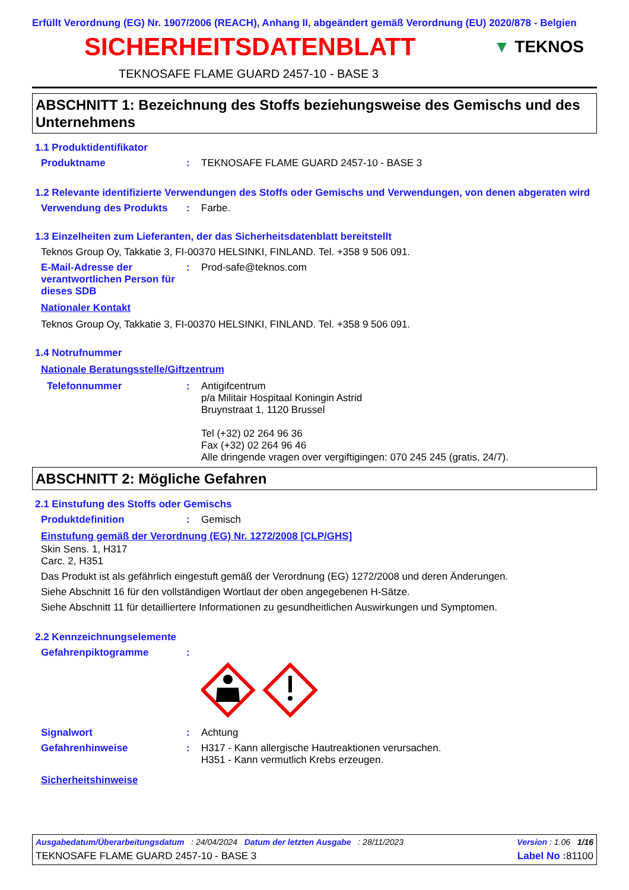Erfüllt Verordnung (EG) Nr. 1907/2006 (REACH), Anhang II, abgeändert gemäß Verordnung (EU) 2020/878 - Belgien
SICHERHEITSDATENBLATT
▼ TEKNOS
TEKNOSAFE FLAME GUARD 2457-10 - BASE 3
ABSCHNITT 1: Bezeichnung des Stoffs beziehungsweise des Gemischs und des Unternehmens
1.1 Produktidentifikator
Produktname: TEKNOSAFE FLAME GUARD 2457-10 - BASE 3
1.2 Relevante identifizierte Verwendungen des Stoffs oder Gemischs und Verwendungen, von denen abgeraten wird
Verwendung des Produkts: Farbe.
1.3 Einzelheiten zum Lieferanten, der das Sicherheitsdatenblatt bereitstellt
Teknos Group Oy, Takkatie 3, FI-00370 HELSINKI, FINLAND. Tel. +358 9 506 091.
E-Mail-Adresse der verantwortlichen Person für dieses SDB: Prod-safe@teknos.com
Nationaler Kontakt
Teknos Group Oy, Takkatie 3, FI-00370 HELSINKI, FINLAND. Tel. +358 9 506 091.
1.4 Notrufnummer
Nationale Beratungsstelle/Giftzentrum
Telefonnummer: Antigifcentrum
p/a Militair Hospitaal Koningin Astrid
Bruynstraat 1, 1120 Brussel
Tel (+32) 02 264 96 36
Fax (+32) 02 264 96 46
Alle dringende vragen over vergiftigingen: 070 245 245 (gratis, 24/7).
ABSCHNITT 2: Mögliche Gefahren
2.1 Einstufung des Stoffs oder Gemischs
Produktdefinition: Gemisch
Einstufung gemäß der Verordnung (EG) Nr. 1272/2008 [CLP/GHS]
Skin Sens. 1, H317
Carc. 2, H351
Das Produkt ist als gefährlich eingestuft gemäß der Verordnung (EG) 1272/2008 und deren Änderungen.
Siehe Abschnitt 16 für den vollständigen Wortlaut der oben angegebenen H-Sätze.
Siehe Abschnitt 11 für detailliertere Informationen zu gesundheitlichen Auswirkungen und Symptomen.
2.2 Kennzeichnungselemente
Gefahrenpiktogramme:
Signalwort: Achtung
Gefahrenhinweise: H317 - Kann allergische Hautreaktionen verursachen.
H351 - Kann vermutlich Krebs erzeugen.
Sicherheitshinweise
Ausgabedatum/Überarbeitungsdatum : 24/04/2024 Datum der letzten Ausgabe : 28/11/2023 Version : 1.06 1/16
TEKNOSAFE FLAME GUARD 2457-10 - BASE 3 Label No : 81100